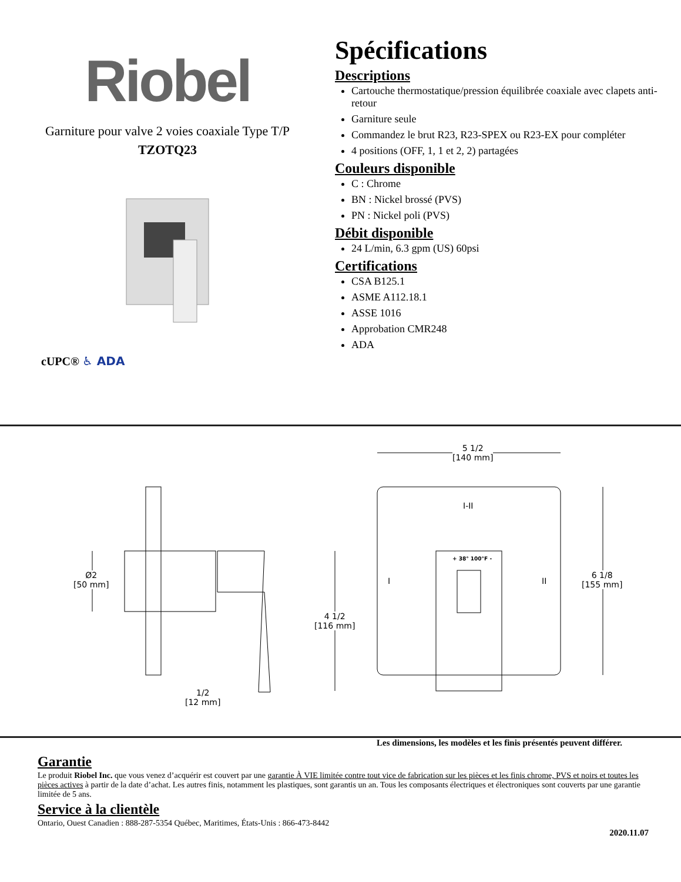Riobel
Garniture pour valve 2 voies coaxiale Type T/P
TZOTQ23
cUPC® ♿ ADA
Spécifications
Descriptions
Cartouche thermostatique/pression équilibrée coaxiale avec clapets anti-retour
Garniture seule
Commandez le brut R23, R23-SPEX ou R23-EX pour compléter
4 positions (OFF, 1, 1 et 2, 2) partagées
Couleurs disponible
C : Chrome
BN : Nickel brossé (PVS)
PN : Nickel poli (PVS)
Débit disponible
24 L/min, 6.3 gpm (US) 60psi
Certifications
CSA B125.1
ASME A112.18.1
ASSE 1016
Approbation CMR248
ADA
5 1/2
[140 mm]
6 1/8
[155 mm]
4 1/2
[116 mm]
Ø2
[50 mm]
1/2
[12 mm]
I-II
I II
+ 38° 100°F -
Les dimensions, les modèles et les finis présentés peuvent différer.
Garantie
Le produit Riobel Inc. que vous venez d’acquérir est couvert par une garantie À VIE limitée contre tout vice de fabrication sur les pièces et les finis chrome, PVS et noirs et toutes les pièces actives à partir de la date d’achat. Les autres finis, notamment les plastiques, sont garantis un an. Tous les composants électriques et électroniques sont couverts par une garantie limitée de 5 ans.
Service à la clientèle
Ontario, Ouest Canadien : 888-287-5354 Québec, Maritimes, États-Unis : 866-473-8442
2020.11.07